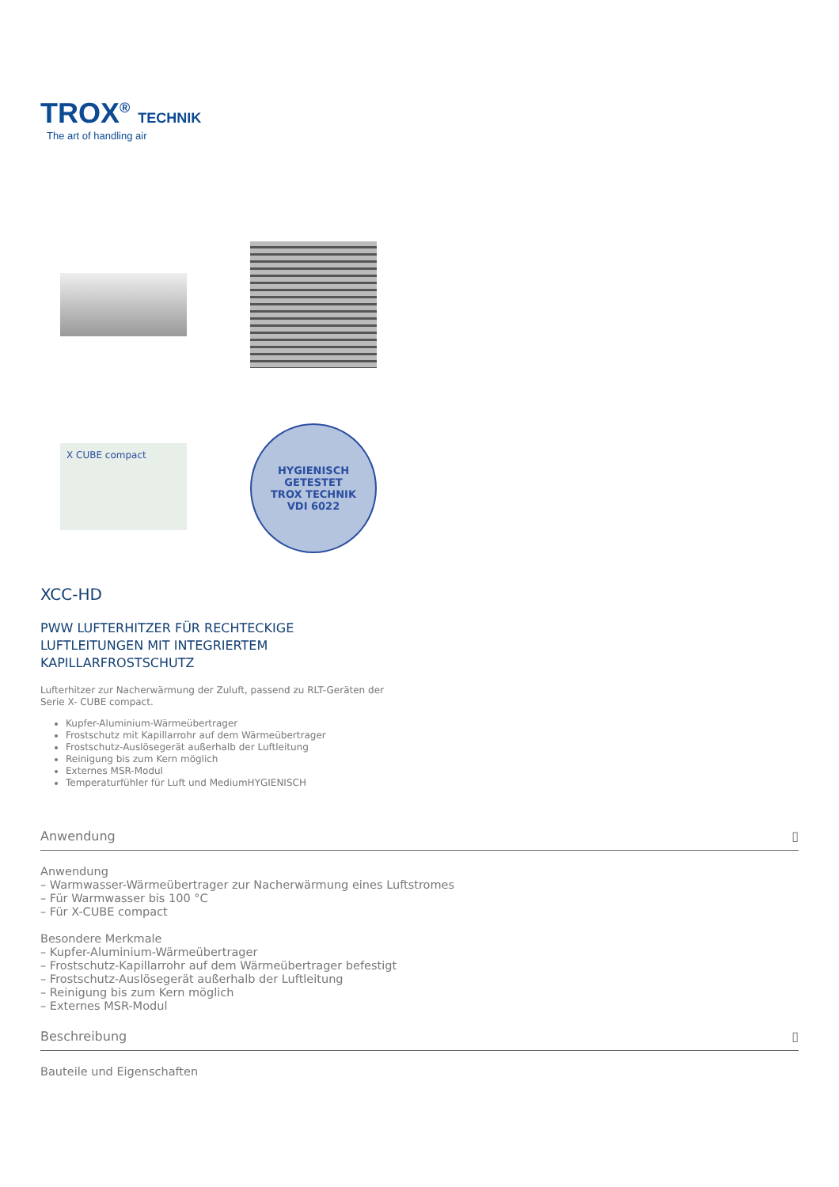TROX<sup>®</sup> TECHNIK
The art of handling air
X CUBE compact
HYGIENISCH GETESTET
TROX TECHNIK
VDI 6022
XCC-HD
PWW LUFTERHITZER FÜR RECHTECKIGE
LUFTLEITUNGEN MIT INTEGRIERTEM
KAPILLARFROSTSCHUTZ
Lufterhitzer zur Nacherwärmung der Zuluft, passend zu RLT-Geräten der
Serie X- CUBE compact.
Kupfer-Aluminium-Wärmeübertrager
Frostschutz mit Kapillarrohr auf dem Wärmeübertrager
Frostschutz-Auslösegerät außerhalb der Luftleitung
Reinigung bis zum Kern möglich
Externes MSR-Modul
Temperaturfühler für Luft und MediumHYGIENISCH
Anwendung ▯
Anwendung
– Warmwasser-Wärmeübertrager zur Nacherwärmung eines Luftstromes
– Für Warmwasser bis 100 °C
– Für X-CUBE compact
Besondere Merkmale
– Kupfer-Aluminium-Wärmeübertrager
– Frostschutz-Kapillarrohr auf dem Wärmeübertrager befestigt
– Frostschutz-Auslösegerät außerhalb der Luftleitung
– Reinigung bis zum Kern möglich
– Externes MSR-Modul
Beschreibung ▯
Bauteile und Eigenschaften